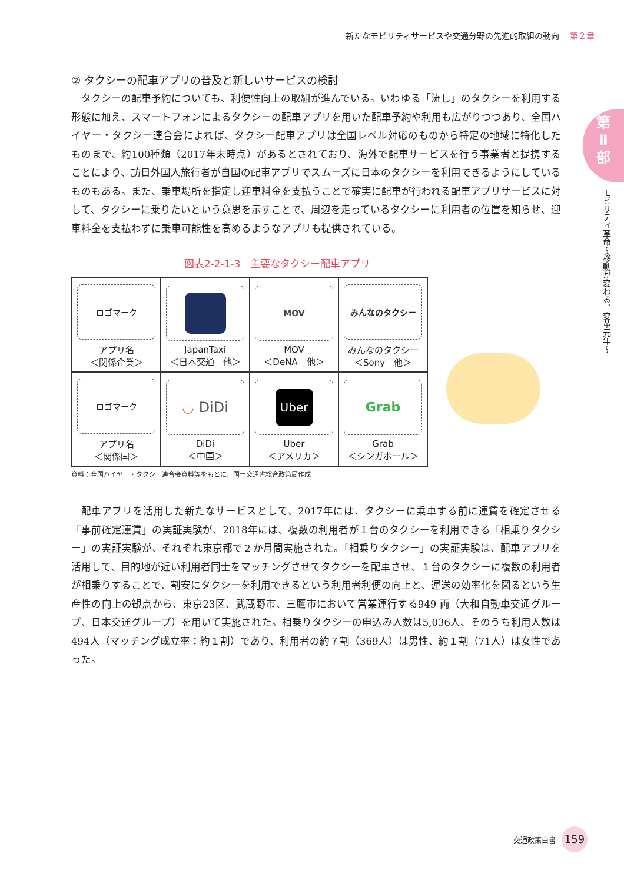新たなモビリティサービスや交通分野の先進的取組の動向 第２章
第
Ⅱ
部
モビリティ革命〜移動が変わる、変革元年〜
② タクシーの配車アプリの普及と新しいサービスの検討
タクシーの配車予約についても、利便性向上の取組が進んでいる。いわゆる「流し」のタクシーを利用する形態に加え、スマートフォンによるタクシーの配車アプリを用いた配車予約や利用も広がりつつあり、全国ハイヤー・タクシー連合会によれば、タクシー配車アプリは全国レベル対応のものから特定の地域に特化したものまで、約100種類（2017年末時点）があるとされており、海外で配車サービスを行う事業者と提携することにより、訪日外国人旅行者が自国の配車アプリでスムーズに日本のタクシーを利用できるようにしているものもある。また、乗車場所を指定し迎車料金を支払うことで確実に配車が行われる配車アプリサービスに対して、タクシーに乗りたいという意思を示すことで、周辺を走っているタクシーに利用者の位置を知らせ、迎車料金を支払わずに乗車可能性を高めるようなアプリも提供されている。
図表2-2-1-3　主要なタクシー配車アプリ
| ロゴマーク アプリ名 ＜関係企業＞ | JapanTaxi ＜日本交通 他＞ | MOV MOV ＜DeNA 他＞ | みんなのタクシー みんなのタクシー ＜Sony 他＞ |
| ロゴマーク アプリ名 ＜関係国＞ | ◡ DiDi DiDi ＜中国＞ | Uber Uber ＜アメリカ＞ | Grab Grab ＜シンガポール＞ |
資料：全国ハイヤー・タクシー連合会資料等をもとに、国土交通省総合政策局作成
配車アプリを活用した新たなサービスとして、2017年には、タクシーに乗車する前に運賃を確定させる「事前確定運賃」の実証実験が、2018年には、複数の利用者が１台のタクシーを利用できる「相乗りタクシー」の実証実験が、それぞれ東京都で２か月間実施された。「相乗りタクシー」の実証実験は、配車アプリを活用して、目的地が近い利用者同士をマッチングさせてタクシーを配車させ、１台のタクシーに複数の利用者が相乗りすることで、割安にタクシーを利用できるという利用者利便の向上と、運送の効率化を図るという生産性の向上の観点から、東京23区、武蔵野市、三鷹市において営業運行する949 両（大和自動車交通グループ、日本交通グループ）を用いて実施された。相乗りタクシーの申込み人数は5,036人、そのうち利用人数は494人（マッチング成立率：約１割）であり、利用者の約７割（369人）は男性、約１割（71人）は女性であった。
交通政策白書 159